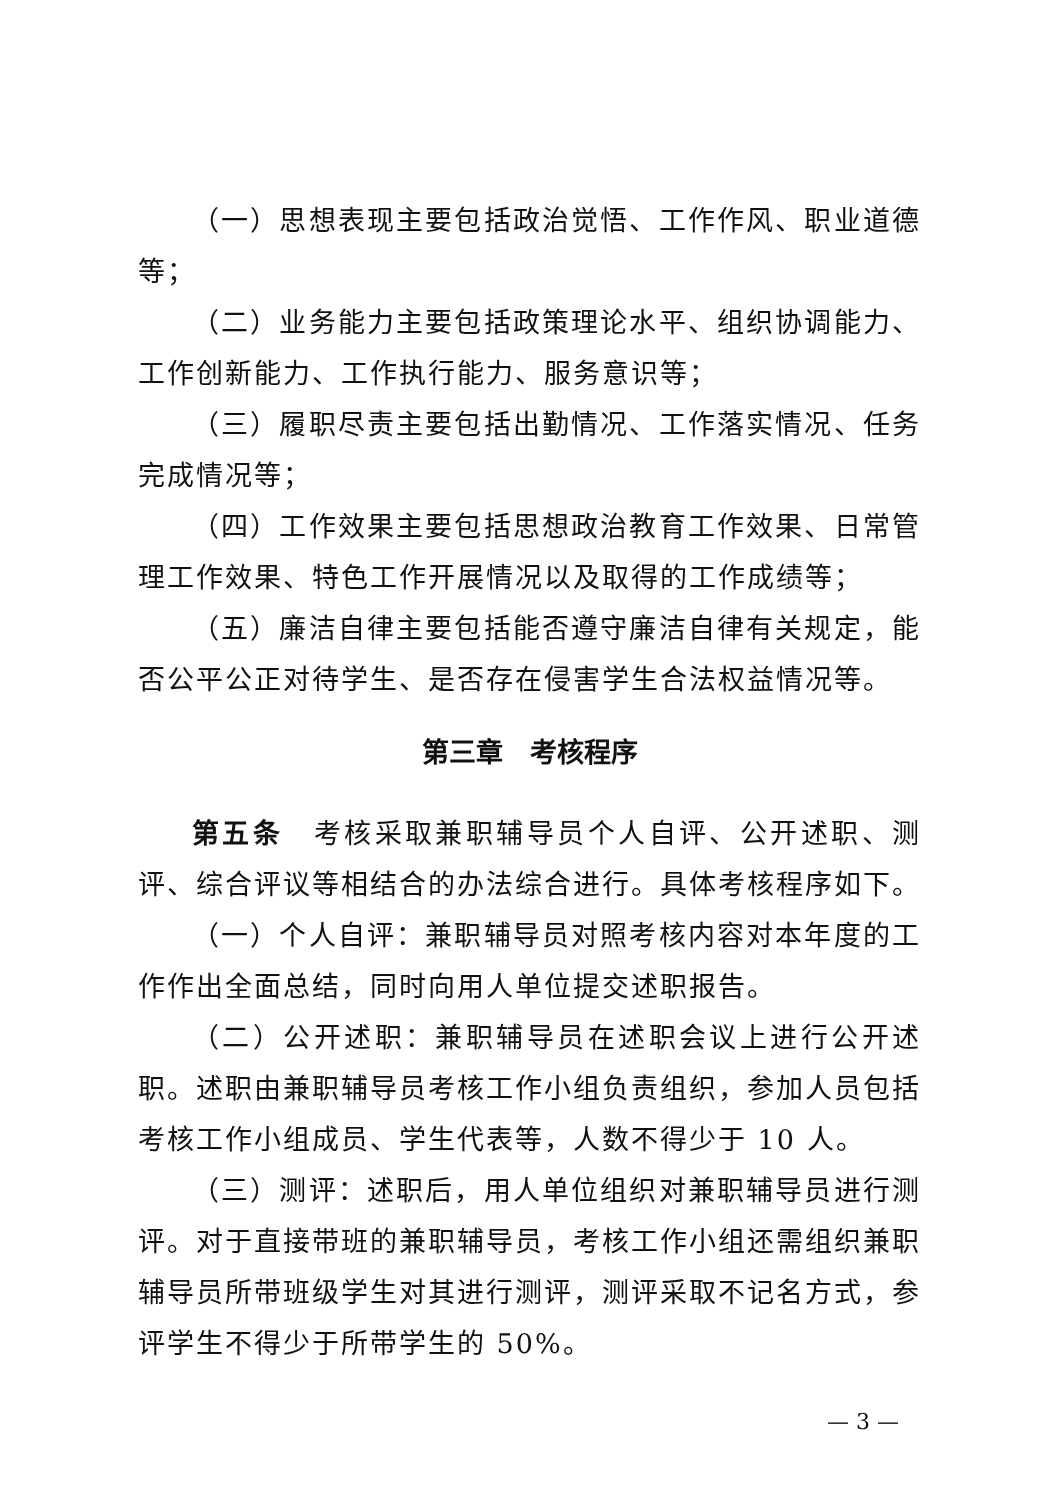（一）思想表现主要包括政治觉悟、工作作风、职业道德等；
（二）业务能力主要包括政策理论水平、组织协调能力、工作创新能力、工作执行能力、服务意识等；
（三）履职尽责主要包括出勤情况、工作落实情况、任务完成情况等；
（四）工作效果主要包括思想政治教育工作效果、日常管理工作效果、特色工作开展情况以及取得的工作成绩等；
（五）廉洁自律主要包括能否遵守廉洁自律有关规定，能否公平公正对待学生、是否存在侵害学生合法权益情况等。
第三章　考核程序
第五条　考核采取兼职辅导员个人自评、公开述职、测评、综合评议等相结合的办法综合进行。具体考核程序如下。
（一）个人自评：兼职辅导员对照考核内容对本年度的工作作出全面总结，同时向用人单位提交述职报告。
（二）公开述职：兼职辅导员在述职会议上进行公开述职。述职由兼职辅导员考核工作小组负责组织，参加人员包括考核工作小组成员、学生代表等，人数不得少于 10 人。
（三）测评：述职后，用人单位组织对兼职辅导员进行测评。对于直接带班的兼职辅导员，考核工作小组还需组织兼职辅导员所带班级学生对其进行测评，测评采取不记名方式，参评学生不得少于所带学生的 50%。
— 3 —